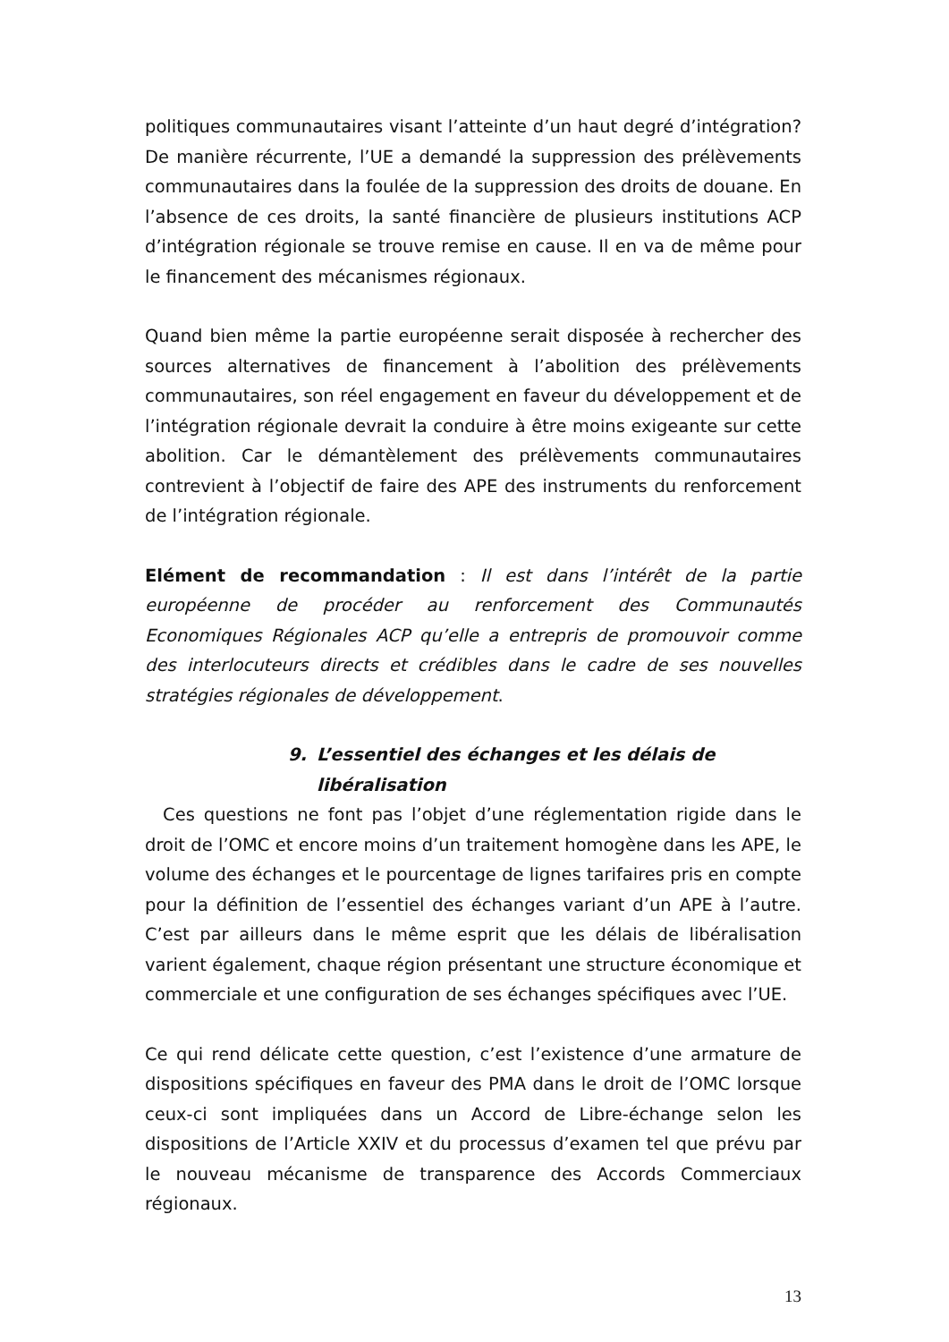politiques communautaires visant l’atteinte d’un haut degré d’intégration? De manière récurrente, l’UE a demandé la suppression des prélèvements communautaires dans la foulée de la suppression des droits de douane. En l’absence de ces droits, la santé financière de plusieurs institutions ACP d’intégration régionale se trouve remise en cause. Il en va de même pour le financement des mécanismes régionaux.
Quand bien même la partie européenne serait disposée à rechercher des sources alternatives de financement à l’abolition des prélèvements communautaires, son réel engagement en faveur du développement et de l’intégration régionale devrait la conduire à être moins exigeante sur cette abolition. Car le démantèlement des prélèvements communautaires contrevient à l’objectif de faire des APE des instruments du renforcement de l’intégration régionale.
Elément de recommandation : Il est dans l’intérêt de la partie européenne de procéder au renforcement des Communautés Economiques Régionales ACP qu’elle a entrepris de promouvoir comme des interlocuteurs directs et crédibles dans le cadre de ses nouvelles stratégies régionales de développement.
9. L’essentiel des échanges et les délais de libéralisation
Ces questions ne font pas l’objet d’une réglementation rigide dans le droit de l’OMC et encore moins d’un traitement homogène dans les APE, le volume des échanges et le pourcentage de lignes tarifaires pris en compte pour la définition de l’essentiel des échanges variant d’un APE à l’autre. C’est par ailleurs dans le même esprit que les délais de libéralisation varient également, chaque région présentant une structure économique et commerciale et une configuration de ses échanges spécifiques avec l’UE.
Ce qui rend délicate cette question, c’est l’existence d’une armature de dispositions spécifiques en faveur des PMA dans le droit de l’OMC lorsque ceux-ci sont impliquées dans un Accord de Libre-échange selon les dispositions de l’Article XXIV et du processus d’examen tel que prévu par le nouveau mécanisme de transparence des Accords Commerciaux régionaux.
13